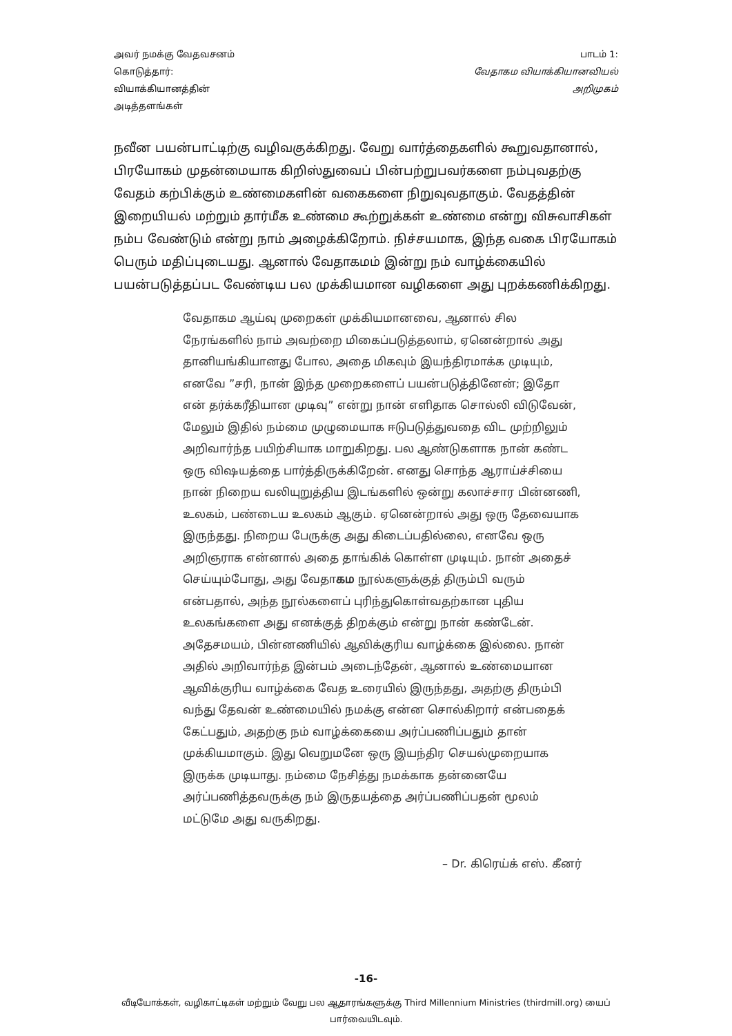அவர் நமக்கு வேதவசனம்
கொடுத்தார்:
வியாக்கியானத்தின்
அடித்தளங்கள்
பாடம் 1:
வேதாகம வியாக்கியானவியல்
அறிமுகம்
நவீன பயன்பாட்டிற்கு வழிவகுக்கிறது. வேறு வார்த்தைகளில் கூறுவதானால், பிரயோகம் முதன்மையாக கிறிஸ்துவைப் பின்பற்றுபவர்களை நம்புவதற்கு வேதம் கற்பிக்கும் உண்மைகளின் வகைகளை நிறுவுவதாகும். வேதத்தின் இறையியல் மற்றும் தார்மீக உண்மை கூற்றுக்கள் உண்மை என்று விசுவாசிகள் நம்ப வேண்டும் என்று நாம் அழைக்கிறோம். நிச்சயமாக, இந்த வகை பிரயோகம் பெரும் மதிப்புடையது. ஆனால் வேதாகமம் இன்று நம் வாழ்க்கையில் பயன்படுத்தப்பட வேண்டிய பல முக்கியமான வழிகளை அது புறக்கணிக்கிறது.
வேதாகம ஆய்வு முறைகள் முக்கியமானவை, ஆனால் சில நேரங்களில் நாம் அவற்றை மிகைப்படுத்தலாம், ஏனென்றால் அது தானியங்கியானது போல, அதை மிகவும் இயந்திரமாக்க முடியும், எனவே ”சரி, நான் இந்த முறைகளைப் பயன்படுத்தினேன்; இதோ என் தர்க்கரீதியான முடிவு” என்று நான் எளிதாக சொல்லி விடுவேன், மேலும் இதில் நம்மை முழுமையாக ஈடுபடுத்துவதை விட முற்றிலும் அறிவார்ந்த பயிற்சியாக மாறுகிறது. பல ஆண்டுகளாக நான் கண்ட ஒரு விஷயத்தை பார்த்திருக்கிறேன். எனது சொந்த ஆராய்ச்சியை நான் நிறைய வலியுறுத்திய இடங்களில் ஒன்று கலாச்சார பின்னணி, உலகம், பண்டைய உலகம் ஆகும். ஏனென்றால் அது ஒரு தேவையாக இருந்தது. நிறைய பேருக்கு அது கிடைப்பதில்லை, எனவே ஒரு அறிஞராக என்னால் அதை தாங்கிக் கொள்ள முடியும். நான் அதைச் செய்யும்போது, அது வேதாகம நூல்களுக்குத் திரும்பி வரும் என்பதால், அந்த நூல்களைப் புரிந்துகொள்வதற்கான புதிய உலகங்களை அது எனக்குத் திறக்கும் என்று நான் கண்டேன். அதேசமயம், பின்னணியில் ஆவிக்குரிய வாழ்க்கை இல்லை. நான் அதில் அறிவார்ந்த இன்பம் அடைந்தேன், ஆனால் உண்மையான ஆவிக்குரிய வாழ்க்கை வேத உரையில் இருந்தது, அதற்கு திரும்பி வந்து தேவன் உண்மையில் நமக்கு என்ன சொல்கிறார் என்பதைக் கேட்பதும், அதற்கு நம் வாழ்க்கையை அர்ப்பணிப்பதும் தான் முக்கியமாகும். இது வெறுமனே ஒரு இயந்திர செயல்முறையாக இருக்க முடியாது. நம்மை நேசித்து நமக்காக தன்னையே அர்ப்பணித்தவருக்கு நம் இருதயத்தை அர்ப்பணிப்பதன் மூலம் மட்டுமே அது வருகிறது.
– Dr. கிரெய்க் எஸ். கீனர்
-16-
வீடியோக்கள், வழிகாட்டிகள் மற்றும் வேறு பல ஆதாரங்களுக்கு Third Millennium Ministries (thirdmill.org) யைப் பார்வையிடவும்.